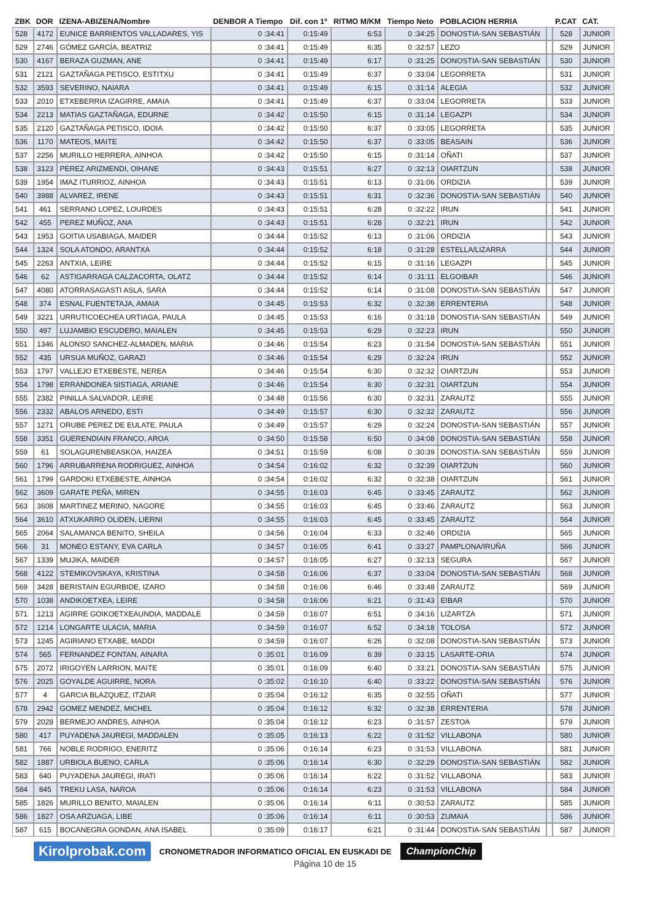| ZBK | DOR | IZENA-ABIZENA/Nombre | DENBOR A Tiempo | Dif. con 1º | RITMO M/KM | Tiempo Neto | POBLACION HERRIA | | P.CAT | CAT. |
| --- | --- | --- | --- | --- | --- | --- | --- | --- | --- | --- |
| 528 | 4172 | EUNICE BARRIENTOS VALLADARES, YIS | 0 :34:41 | 0:15:49 | 6:53 | 0 :34:25 | DONOSTIA-SAN SEBASTIÁN | | 528 | JUNIOR |
| 529 | 2746 | GÓMEZ GARCÍA, BEATRIZ | 0 :34:41 | 0:15:49 | 6:35 | 0 :32:57 | LEZO | | 529 | JUNIOR |
| 530 | 4167 | BERAZA GUZMAN, ANE | 0 :34:41 | 0:15:49 | 6:17 | 0 :31:25 | DONOSTIA-SAN SEBASTIÁN | | 530 | JUNIOR |
| 531 | 2121 | GAZTAÑAGA PETISCO, ESTITXU | 0 :34:41 | 0:15:49 | 6:37 | 0 :33:04 | LEGORRETA | | 531 | JUNIOR |
| 532 | 3593 | SEVERINO, NAIARA | 0 :34:41 | 0:15:49 | 6:15 | 0 :31:14 | ALEGIA | | 532 | JUNIOR |
| 533 | 2010 | ETXEBERRIA IZAGIRRE, AMAIA | 0 :34:41 | 0:15:49 | 6:37 | 0 :33:04 | LEGORRETA | | 533 | JUNIOR |
| 534 | 2213 | MATIAS GAZTAÑAGA, EDURNE | 0 :34:42 | 0:15:50 | 6:15 | 0 :31:14 | LEGAZPI | | 534 | JUNIOR |
| 535 | 2120 | GAZTAÑAGA PETISCO, IDOIA | 0 :34:42 | 0:15:50 | 6:37 | 0 :33:05 | LEGORRETA | | 535 | JUNIOR |
| 536 | 1170 | MATEOS, MAITE | 0 :34:42 | 0:15:50 | 6:37 | 0 :33:05 | BEASAIN | | 536 | JUNIOR |
| 537 | 2256 | MURILLO HERRERA, AINHOA | 0 :34:42 | 0:15:50 | 6:15 | 0 :31:14 | OÑATI | | 537 | JUNIOR |
| 538 | 3123 | PEREZ ARIZMENDI, OIHANE | 0 :34:43 | 0:15:51 | 6:27 | 0 :32:13 | OIARTZUN | | 538 | JUNIOR |
| 539 | 1954 | IMAZ ITURRIOZ, AINHOA | 0 :34:43 | 0:15:51 | 6:13 | 0 :31:06 | ORDIZIA | | 539 | JUNIOR |
| 540 | 3988 | ALVAREZ, IRENE | 0 :34:43 | 0:15:51 | 6:31 | 0 :32:36 | DONOSTIA-SAN SEBASTIÁN | | 540 | JUNIOR |
| 541 | 461 | SERRANO LOPEZ, LOURDES | 0 :34:43 | 0:15:51 | 6:28 | 0 :32:22 | IRUN | | 541 | JUNIOR |
| 542 | 455 | PEREZ MUÑOZ, ANA | 0 :34:43 | 0:15:51 | 6:28 | 0 :32:21 | IRUN | | 542 | JUNIOR |
| 543 | 1953 | GOITIA USABIAGA, MAIDER | 0 :34:44 | 0:15:52 | 6:13 | 0 :31:06 | ORDIZIA | | 543 | JUNIOR |
| 544 | 1324 | SOLA ATONDO, ARANTXA | 0 :34:44 | 0:15:52 | 6:18 | 0 :31:28 | ESTELLA/LIZARRA | | 544 | JUNIOR |
| 545 | 2263 | ANTXIA, LEIRE | 0 :34:44 | 0:15:52 | 6:15 | 0 :31:16 | LEGAZPI | | 545 | JUNIOR |
| 546 | 62 | ASTIGARRAGA CALZACORTA, OLATZ | 0 :34:44 | 0:15:52 | 6:14 | 0 :31:11 | ELGOIBAR | | 546 | JUNIOR |
| 547 | 4080 | ATORRASAGASTI ASLA, SARA | 0 :34:44 | 0:15:52 | 6:14 | 0 :31:08 | DONOSTIA-SAN SEBASTIÁN | | 547 | JUNIOR |
| 548 | 374 | ESNAL FUENTETAJA, AMAIA | 0 :34:45 | 0:15:53 | 6:32 | 0 :32:38 | ERRENTERIA | | 548 | JUNIOR |
| 549 | 3221 | URRUTICOECHEA URTIAGA, PAULA | 0 :34:45 | 0:15:53 | 6:16 | 0 :31:18 | DONOSTIA-SAN SEBASTIÁN | | 549 | JUNIOR |
| 550 | 497 | LUJAMBIO ESCUDERO, MAIALEN | 0 :34:45 | 0:15:53 | 6:29 | 0 :32:23 | IRUN | | 550 | JUNIOR |
| 551 | 1346 | ALONSO SANCHEZ-ALMADEN, MARIA | 0 :34:46 | 0:15:54 | 6:23 | 0 :31:54 | DONOSTIA-SAN SEBASTIÁN | | 551 | JUNIOR |
| 552 | 435 | URSUA MUÑOZ, GARAZI | 0 :34:46 | 0:15:54 | 6:29 | 0 :32:24 | IRUN | | 552 | JUNIOR |
| 553 | 1797 | VALLEJO ETXEBESTE, NEREA | 0 :34:46 | 0:15:54 | 6:30 | 0 :32:32 | OIARTZUN | | 553 | JUNIOR |
| 554 | 1798 | ERRANDONEA SISTIAGA, ARIANE | 0 :34:46 | 0:15:54 | 6:30 | 0 :32:31 | OIARTZUN | | 554 | JUNIOR |
| 555 | 2382 | PINILLA SALVADOR, LEIRE | 0 :34:48 | 0:15:56 | 6:30 | 0 :32:31 | ZARAUTZ | | 555 | JUNIOR |
| 556 | 2332 | ABALOS ARNEDO, ESTI | 0 :34:49 | 0:15:57 | 6:30 | 0 :32:32 | ZARAUTZ | | 556 | JUNIOR |
| 557 | 1271 | ORUBE PEREZ DE EULATE, PAULA | 0 :34:49 | 0:15:57 | 6:29 | 0 :32:24 | DONOSTIA-SAN SEBASTIÁN | | 557 | JUNIOR |
| 558 | 3351 | GUERENDIAIN FRANCO, AROA | 0 :34:50 | 0:15:58 | 6:50 | 0 :34:08 | DONOSTIA-SAN SEBASTIÁN | | 558 | JUNIOR |
| 559 | 61 | SOLAGURENBEASKOA, HAIZEA | 0 :34:51 | 0:15:59 | 6:08 | 0 :30:39 | DONOSTIA-SAN SEBASTIÁN | | 559 | JUNIOR |
| 560 | 1796 | ARRUBARRENA RODRIGUEZ, AINHOA | 0 :34:54 | 0:16:02 | 6:32 | 0 :32:39 | OIARTZUN | | 560 | JUNIOR |
| 561 | 1799 | GARDOKI ETXEBESTE, AINHOA | 0 :34:54 | 0:16:02 | 6:32 | 0 :32:38 | OIARTZUN | | 561 | JUNIOR |
| 562 | 3609 | GARATE PEÑA, MIREN | 0 :34:55 | 0:16:03 | 6:45 | 0 :33:45 | ZARAUTZ | | 562 | JUNIOR |
| 563 | 3608 | MARTINEZ MERINO, NAGORE | 0 :34:55 | 0:16:03 | 6:45 | 0 :33:46 | ZARAUTZ | | 563 | JUNIOR |
| 564 | 3610 | ATXUKARRO OLIDEN, LIERNI | 0 :34:55 | 0:16:03 | 6:45 | 0 :33:45 | ZARAUTZ | | 564 | JUNIOR |
| 565 | 2064 | SALAMANCA BENITO, SHEILA | 0 :34:56 | 0:16:04 | 6:33 | 0 :32:46 | ORDIZIA | | 565 | JUNIOR |
| 566 | 31 | MONEO ESTANY, EVA CARLA | 0 :34:57 | 0:16:05 | 6:41 | 0 :33:27 | PAMPLONA/IRUÑA | | 566 | JUNIOR |
| 567 | 1339 | MUJIKA, MAIDER | 0 :34:57 | 0:16:05 | 6:27 | 0 :32:13 | SEGURA | | 567 | JUNIOR |
| 568 | 4122 | STEMIKOVSKAYA, KRISTINA | 0 :34:58 | 0:16:06 | 6:37 | 0 :33:04 | DONOSTIA-SAN SEBASTIÁN | | 568 | JUNIOR |
| 569 | 3428 | BERISTAIN EGURBIDE, IZARO | 0 :34:58 | 0:16:06 | 6:46 | 0 :33:48 | ZARAUTZ | | 569 | JUNIOR |
| 570 | 1038 | ANDIKOETXEA, LEIRE | 0 :34:58 | 0:16:06 | 6:21 | 0 :31:43 | EIBAR | | 570 | JUNIOR |
| 571 | 1213 | AGIRRE GOIKOETXEAUNDIA, MADDALE | 0 :34:59 | 0:16:07 | 6:51 | 0 :34:16 | LIZARTZA | | 571 | JUNIOR |
| 572 | 1214 | LONGARTE ULACIA, MARIA | 0 :34:59 | 0:16:07 | 6:52 | 0 :34:18 | TOLOSA | | 572 | JUNIOR |
| 573 | 1245 | AGIRIANO ETXABE, MADDI | 0 :34:59 | 0:16:07 | 6:26 | 0 :32:08 | DONOSTIA-SAN SEBASTIÁN | | 573 | JUNIOR |
| 574 | 565 | FERNANDEZ FONTAN, AINARA | 0 :35:01 | 0:16:09 | 6:39 | 0 :33:15 | LASARTE-ORIA | | 574 | JUNIOR |
| 575 | 2072 | IRIGOYEN LARRION, MAITE | 0 :35:01 | 0:16:09 | 6:40 | 0 :33:21 | DONOSTIA-SAN SEBASTIÁN | | 575 | JUNIOR |
| 576 | 2025 | GOYALDE AGUIRRE, NORA | 0 :35:02 | 0:16:10 | 6:40 | 0 :33:22 | DONOSTIA-SAN SEBASTIÁN | | 576 | JUNIOR |
| 577 | 4 | GARCIA BLAZQUEZ, ITZIAR | 0 :35:04 | 0:16:12 | 6:35 | 0 :32:55 | OÑATI | | 577 | JUNIOR |
| 578 | 2942 | GOMEZ MENDEZ, MICHEL | 0 :35:04 | 0:16:12 | 6:32 | 0 :32:38 | ERRENTERIA | | 578 | JUNIOR |
| 579 | 2028 | BERMEJO ANDRES, AINHOA | 0 :35:04 | 0:16:12 | 6:23 | 0 :31:57 | ZESTOA | | 579 | JUNIOR |
| 580 | 417 | PUYADENA JAUREGI, MADDALEN | 0 :35:05 | 0:16:13 | 6:22 | 0 :31:52 | VILLABONA | | 580 | JUNIOR |
| 581 | 766 | NOBLE RODRIGO, ENERITZ | 0 :35:06 | 0:16:14 | 6:23 | 0 :31:53 | VILLABONA | | 581 | JUNIOR |
| 582 | 1887 | URBIOLA BUENO, CARLA | 0 :35:06 | 0:16:14 | 6:30 | 0 :32:29 | DONOSTIA-SAN SEBASTIÁN | | 582 | JUNIOR |
| 583 | 640 | PUYADENA JAUREGI, IRATI | 0 :35:06 | 0:16:14 | 6:22 | 0 :31:52 | VILLABONA | | 583 | JUNIOR |
| 584 | 845 | TREKU LASA, NAROA | 0 :35:06 | 0:16:14 | 6:23 | 0 :31:53 | VILLABONA | | 584 | JUNIOR |
| 585 | 1826 | MURILLO BENITO, MAIALEN | 0 :35:06 | 0:16:14 | 6:11 | 0 :30:53 | ZARAUTZ | | 585 | JUNIOR |
| 586 | 1827 | OSA ARZUAGA, LIBE | 0 :35:06 | 0:16:14 | 6:11 | 0 :30:53 | ZUMAIA | | 586 | JUNIOR |
| 587 | 615 | BOCANEGRA GONDAN, ANA ISABEL | 0 :35:09 | 0:16:17 | 6:21 | 0 :31:44 | DONOSTIA-SAN SEBASTIÁN | | 587 | JUNIOR |
Kirolprobak.com CRONOMETRADOR INFORMATICO OFICIAL EN EUSKADI DE ChampionChip
Página 10 de 15